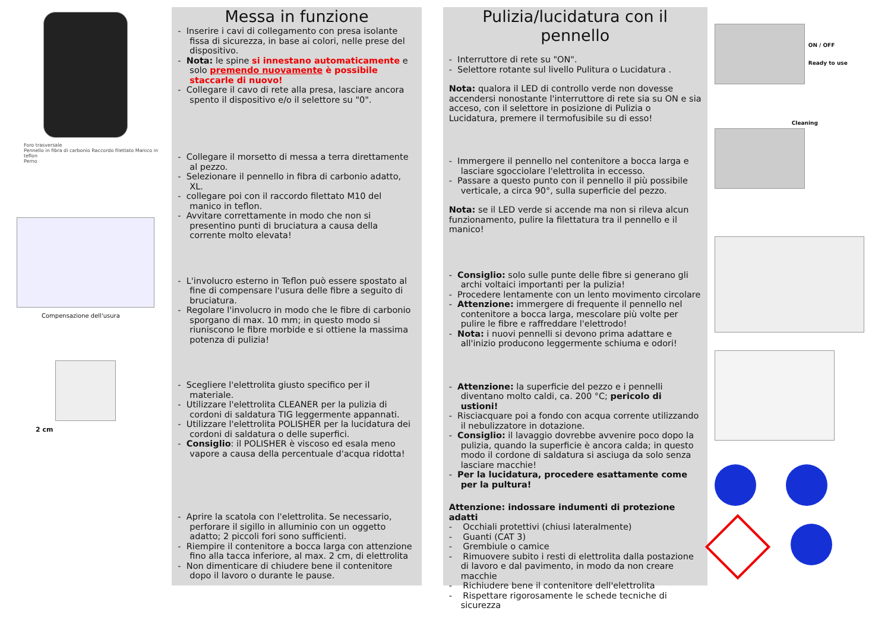Foro trasversale
Pennello in fibra di carbonio Raccordo filettato Manico in teflon
Perno
Compensazione dell'usura
2 cm
Messa in funzione
- Inserire i cavi di collegamento con presa isolante fissa di sicurezza, in base ai colori, nelle prese del dispositivo.
- Nota: le spine si innestano automaticamente e solo premendo nuovamente è possibile staccarle di nuovo!
- Collegare il cavo di rete alla presa, lasciare ancora spento il dispositivo e/o il selettore su "0".
- Collegare il morsetto di messa a terra direttamente al pezzo.
- Selezionare il pennello in fibra di carbonio adatto, XL.
- collegare poi con il raccordo filettato M10 del manico in teflon.
- Avvitare correttamente in modo che non si presentino punti di bruciatura a causa della corrente molto elevata!
- L'involucro esterno in Teflon può essere spostato al fine di compensare l'usura delle fibre a seguito di bruciatura.
- Regolare l'involucro in modo che le fibre di carbonio sporgano di max. 10 mm; in questo modo si riuniscono le fibre morbide e si ottiene la massima potenza di pulizia!
- Scegliere l'elettrolita giusto specifico per il materiale.
- Utilizzare l'elettrolita CLEANER per la pulizia di cordoni di saldatura TIG leggermente appannati.
- Utilizzare l'elettrolita POLISHER per la lucidatura dei cordoni di saldatura o delle superfici.
- Consiglio: il POLISHER è viscoso ed esala meno vapore a causa della percentuale d'acqua ridotta!
- Aprire la scatola con l'elettrolita. Se necessario, perforare il sigillo in alluminio con un oggetto adatto; 2 piccoli fori sono sufficienti.
- Riempire il contenitore a bocca larga con attenzione fino alla tacca inferiore, al max. 2 cm, di elettrolita
- Non dimenticare di chiudere bene il contenitore dopo il lavoro o durante le pause.
Pulizia/lucidatura con il pennello
- Interruttore di rete su "ON".
- Selettore rotante sul livello Pulitura o Lucidatura .
Nota: qualora il LED di controllo verde non dovesse accendersi nonostante l'interruttore di rete sia su ON e sia acceso, con il selettore in posizione di Pulizia o Lucidatura, premere il termofusibile su di esso!
- Immergere il pennello nel contenitore a bocca larga e lasciare sgocciolare l'elettrolita in eccesso.
- Passare a questo punto con il pennello il più possibile verticale, a circa 90°, sulla superficie del pezzo.
Nota: se il LED verde si accende ma non si rileva alcun funzionamento, pulire la filettatura tra il pennello e il manico!
- Consiglio: solo sulle punte delle fibre si generano gli archi voltaici importanti per la pulizia!
- Procedere lentamente con un lento movimento circolare
- Attenzione: immergere di frequente il pennello nel contenitore a bocca larga, mescolare più volte per pulire le fibre e raffreddare l'elettrodo!
- Nota: i nuovi pennelli si devono prima adattare e all'inizio producono leggermente schiuma e odori!
- Attenzione: la superficie del pezzo e i pennelli diventano molto caldi, ca. 200 °C; pericolo di ustioni!
- Risciacquare poi a fondo con acqua corrente utilizzando il nebulizzatore in dotazione.
- Consiglio: il lavaggio dovrebbe avvenire poco dopo la pulizia, quando la superficie è ancora calda; in questo modo il cordone di saldatura si asciuga da solo senza lasciare macchie!
- Per la lucidatura, procedere esattamente come per la pultura!
Attenzione: indossare indumenti di protezione adatti
- Occhiali protettivi (chiusi lateralmente)
- Guanti (CAT 3)
- Grembiule o camice
- Rimuovere subito i resti di elettrolita dalla postazione di lavoro e dal pavimento, in modo da non creare macchie
- Richiudere bene il contenitore dell'elettrolita
- Rispettare rigorosamente le schede tecniche di sicurezza
ON / OFF
Ready to use
Cleaning